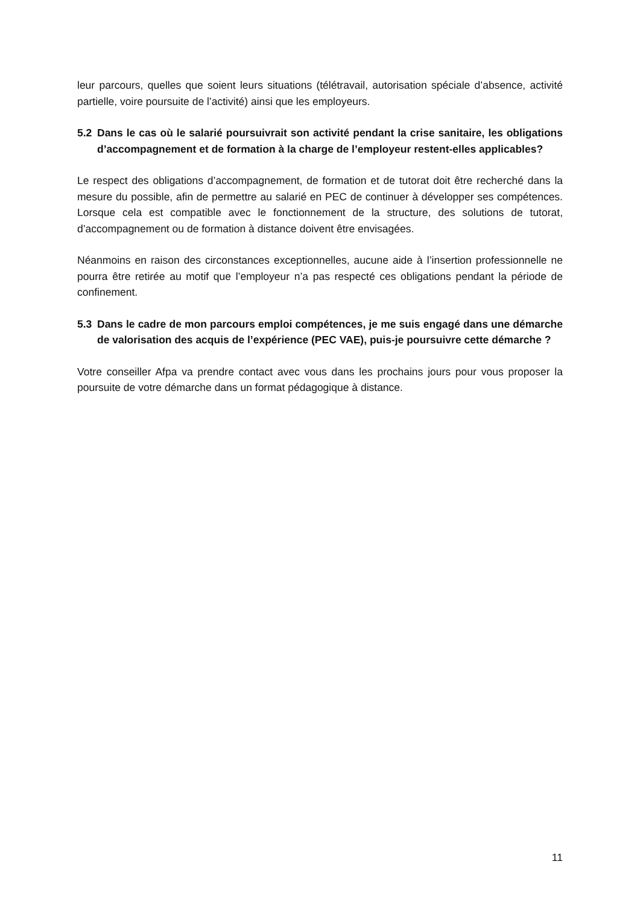leur parcours, quelles que soient leurs situations (télétravail, autorisation spéciale d’absence, activité partielle, voire poursuite de l’activité) ainsi que les employeurs.
5.2 Dans le cas où le salarié poursuivrait son activité pendant la crise sanitaire, les obligations d’accompagnement et de formation à la charge de l’employeur restent-elles applicables?
Le respect des obligations d’accompagnement, de formation et de tutorat doit être recherché dans la mesure du possible, afin de permettre au salarié en PEC de continuer à développer ses compétences. Lorsque cela est compatible avec le fonctionnement de la structure, des solutions de tutorat, d’accompagnement ou de formation à distance doivent être envisagées.
Néanmoins en raison des circonstances exceptionnelles, aucune aide à l’insertion professionnelle ne pourra être retirée au motif que l’employeur n’a pas respecté ces obligations pendant la période de confinement.
5.3 Dans le cadre de mon parcours emploi compétences, je me suis engagé dans une démarche de valorisation des acquis de l’expérience (PEC VAE), puis-je poursuivre cette démarche ?
Votre conseiller Afpa va prendre contact avec vous dans les prochains jours pour vous proposer la poursuite de votre démarche dans un format pédagogique à distance.
11